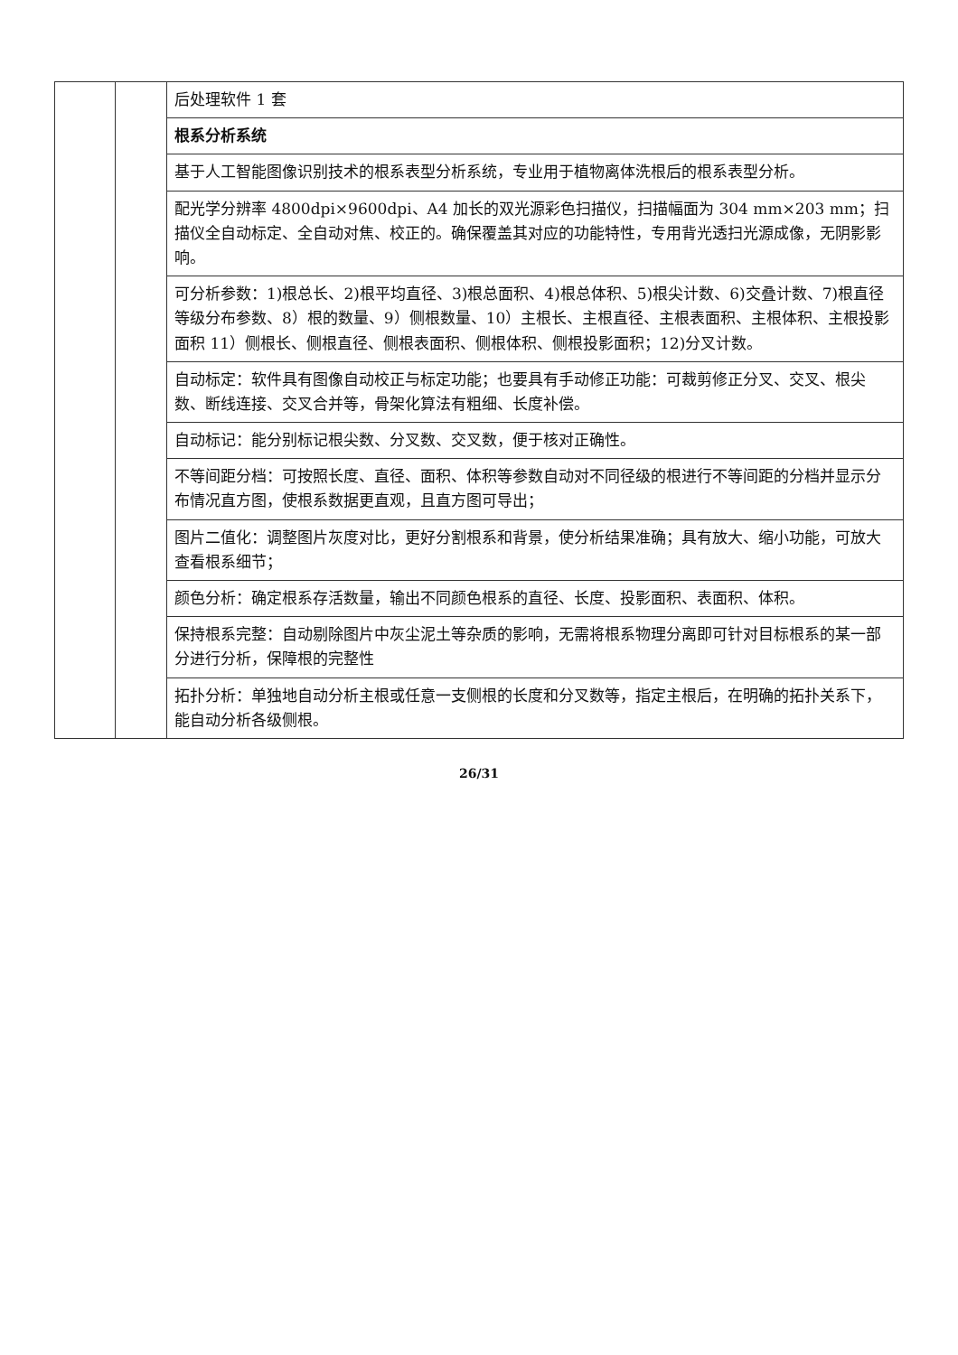| | | 后处理软件 1 套 |
| | | 根系分析系统 |
| | | 基于人工智能图像识别技术的根系表型分析系统，专业用于植物离体洗根后的根系表型分析。 |
| | | 配光学分辨率 4800dpi×9600dpi、A4 加长的双光源彩色扫描仪，扫描幅面为 304 mm×203 mm；扫描仪全自动标定、全自动对焦、校正的。确保覆盖其对应的功能特性，专用背光透扫光源成像，无阴影影响。 |
| | | 可分析参数：1)根总长、2)根平均直径、3)根总面积、4)根总体积、5)根尖计数、6)交叠计数、7)根直径等级分布参数、8）根的数量、9）侧根数量、10）主根长、主根直径、主根表面积、主根体积、主根投影面积 11）侧根长、侧根直径、侧根表面积、侧根体积、侧根投影面积；12)分叉计数。 |
| | | 自动标定：软件具有图像自动校正与标定功能；也要具有手动修正功能：可裁剪修正分叉、交叉、根尖数、断线连接、交叉合并等，骨架化算法有粗细、长度补偿。 |
| | | 自动标记：能分别标记根尖数、分叉数、交叉数，便于核对正确性。 |
| | | 不等间距分档：可按照长度、直径、面积、体积等参数自动对不同径级的根进行不等间距的分档并显示分布情况直方图，使根系数据更直观，且直方图可导出； |
| | | 图片二值化：调整图片灰度对比，更好分割根系和背景，使分析结果准确；具有放大、缩小功能，可放大查看根系细节； |
| | | 颜色分析：确定根系存活数量，输出不同颜色根系的直径、长度、投影面积、表面积、体积。 |
| | | 保持根系完整：自动剔除图片中灰尘泥土等杂质的影响，无需将根系物理分离即可针对目标根系的某一部分进行分析，保障根的完整性 |
| | | 拓扑分析：单独地自动分析主根或任意一支侧根的长度和分叉数等，指定主根后，在明确的拓扑关系下，能自动分析各级侧根。 |
26/31